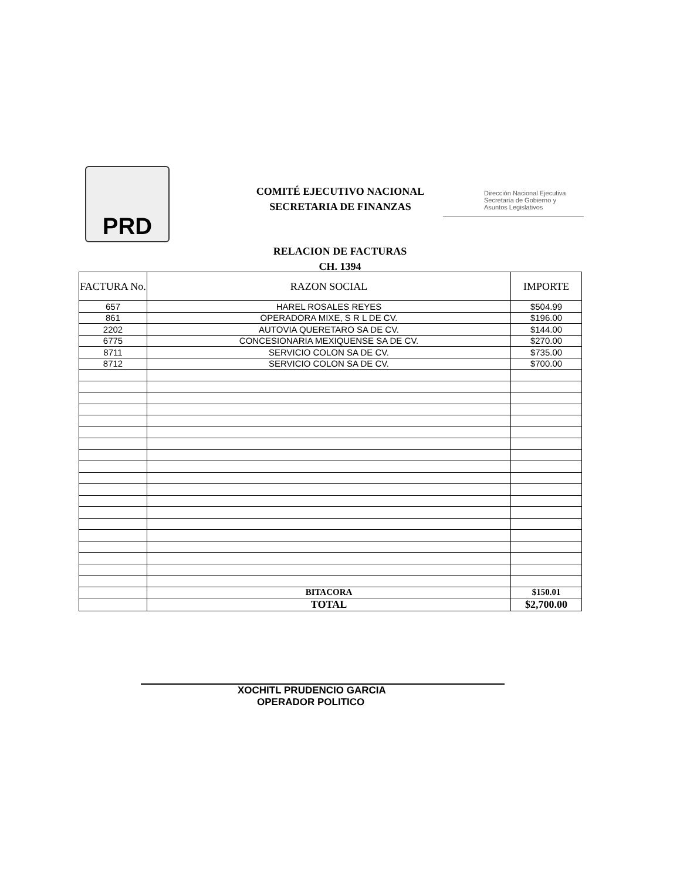PRD
COMITÉ EJECUTIVO NACIONAL
SECRETARIA DE FINANZAS
Dirección Nacional Ejecutiva
Secretaría de Gobierno y
Asuntos Legislativos
RELACION DE FACTURAS
CH. 1394
| FACTURA No. | RAZON SOCIAL | IMPORTE |
| --- | --- | --- |
| 657 | HAREL ROSALES REYES | $504.99 |
| 861 | OPERADORA MIXE, S R L DE CV. | $196.00 |
| 2202 | AUTOVIA QUERETARO SA DE CV. | $144.00 |
| 6775 | CONCESIONARIA MEXIQUENSE SA DE CV. | $270.00 |
| 8711 | SERVICIO COLON SA DE CV. | $735.00 |
| 8712 | SERVICIO COLON SA DE CV. | $700.00 |
| | BITACORA | $150.01 |
| | TOTAL | $2,700.00 |
XOCHITL PRUDENCIO GARCIA
OPERADOR POLITICO